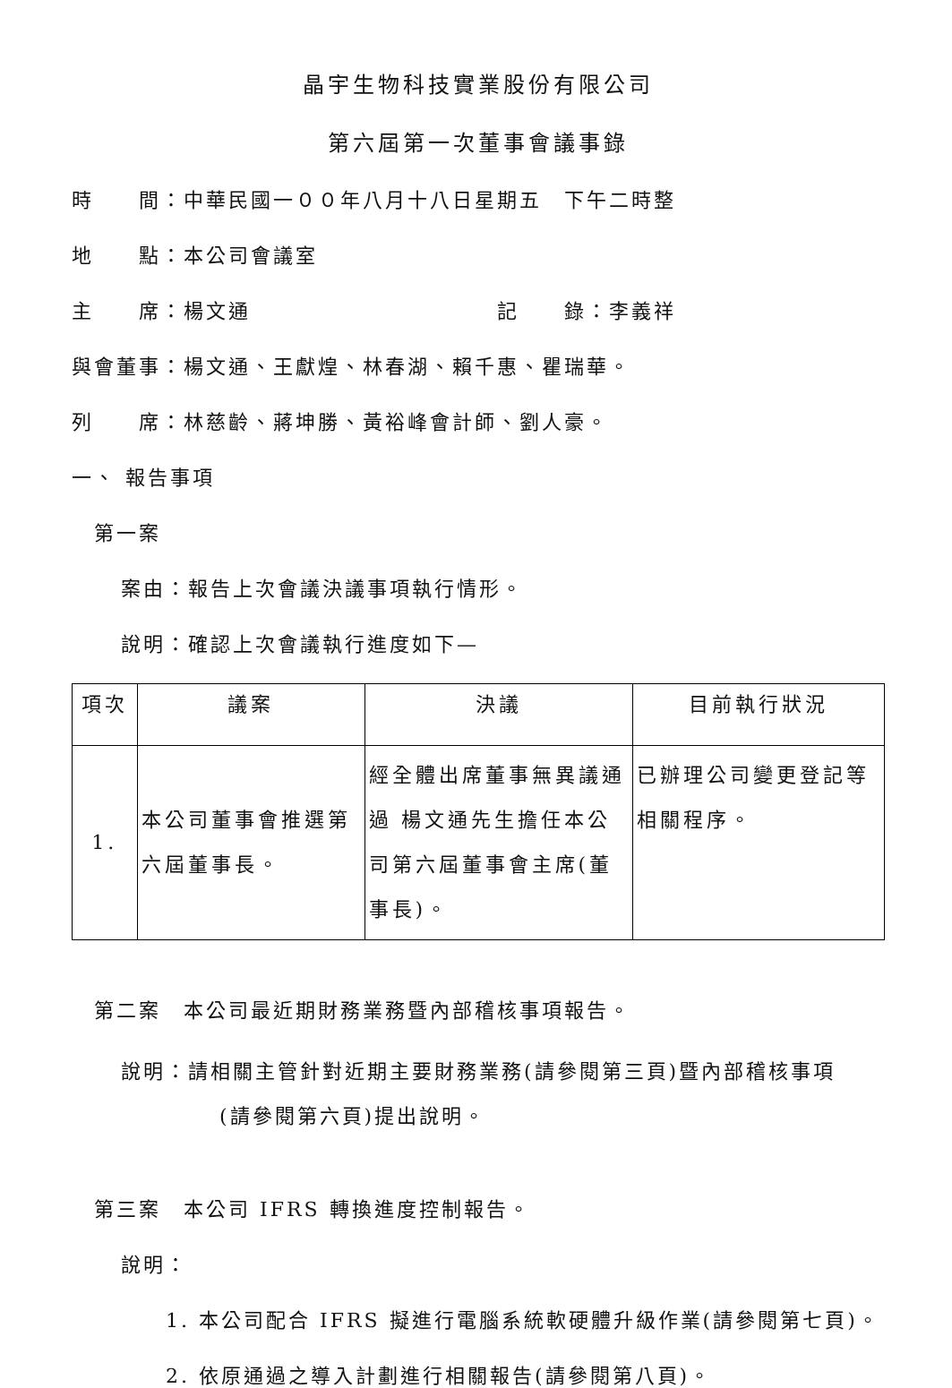晶宇生物科技實業股份有限公司
第六屆第一次董事會議事錄
時　　間：中華民國一００年八月十八日星期五　下午二時整
地　　點：本公司會議室
主　　席：楊文通　　　　　　　　　　　記　　錄：李義祥
與會董事：楊文通、王獻煌、林春湖、賴千惠、瞿瑞華。
列　　席：林慈齡、蔣坤勝、黃裕峰會計師、劉人豪。
一、 報告事項
第一案
案由：報告上次會議決議事項執行情形。
說明：確認上次會議執行進度如下—
| 項次 | 議案 | 決議 | 目前執行狀況 |
| --- | --- | --- | --- |
| 1. | 本公司董事會推選第六屆董事長。 | 經全體出席董事無異議通過 楊文通先生擔任本公司第六屆董事會主席(董事長)。 | 已辦理公司變更登記等相關程序。 |
第二案　本公司最近期財務業務暨內部稽核事項報告。
說明：請相關主管針對近期主要財務業務(請參閱第三頁)暨內部稽核事項
(請參閱第六頁)提出說明。
第三案　本公司 IFRS 轉換進度控制報告。
說明：
1. 本公司配合 IFRS 擬進行電腦系統軟硬體升級作業(請參閱第七頁)。
2. 依原通過之導入計劃進行相關報告(請參閱第八頁)。